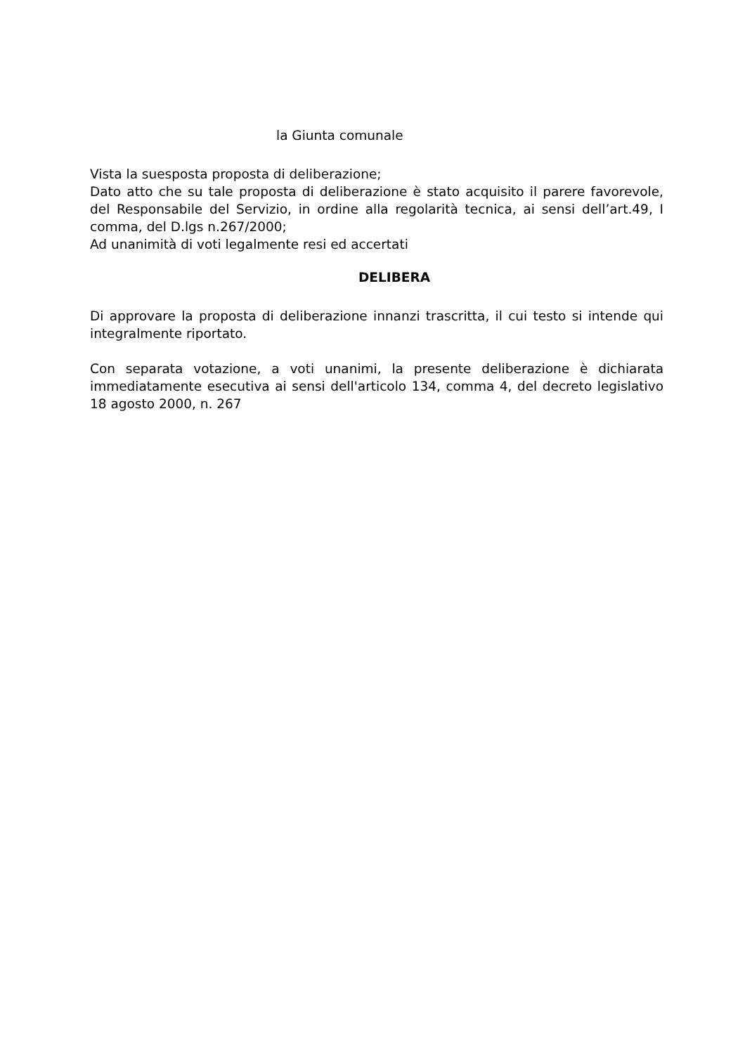la Giunta comunale
Vista la suesposta proposta di deliberazione;
Dato atto che su tale proposta di deliberazione è stato acquisito il parere favorevole, del Responsabile del Servizio, in ordine alla regolarità tecnica, ai sensi dell’art.49, I comma, del D.lgs n.267/2000;
Ad unanimità di voti legalmente resi ed accertati
DELIBERA
Di approvare la proposta di deliberazione innanzi trascritta, il cui testo si intende qui integralmente riportato.
Con separata votazione, a voti unanimi, la presente deliberazione è dichiarata immediatamente esecutiva ai sensi dell'articolo 134, comma 4, del decreto legislativo 18 agosto 2000, n. 267